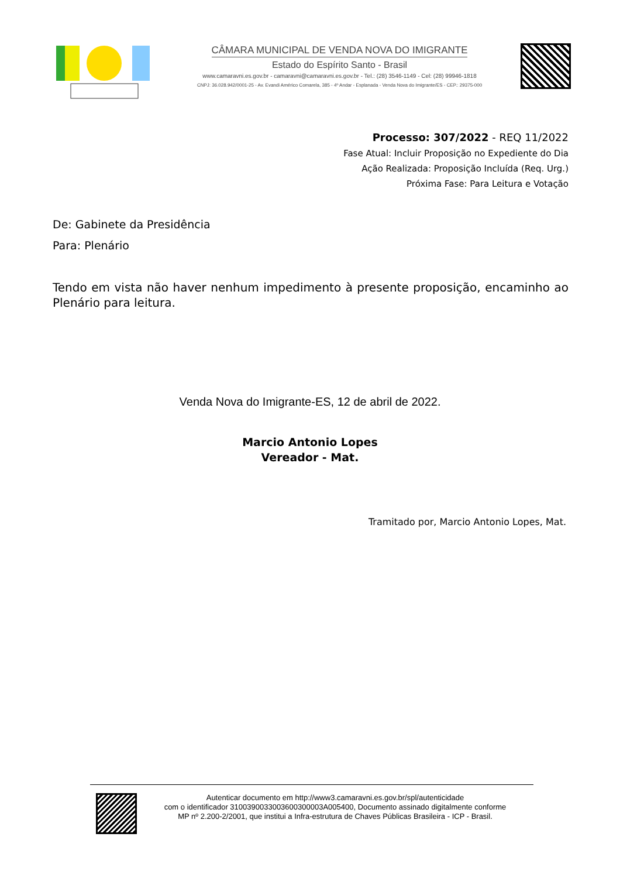CÂMARA MUNICIPAL DE VENDA NOVA DO IMIGRANTE
Estado do Espírito Santo - Brasil
www.camaravni.es.gov.br - camaravni@camaravni.es.gov.br - Tel.: (28) 3546-1149 - Cel: (28) 99946-1818
CNPJ: 36.028.942/0001-25 - Av. Evandi Américo Comarela, 385 - 4º Andar - Esplanada - Venda Nova do Imigrante/ES - CEP.: 29375-000
Processo: 307/2022 - REQ 11/2022
Fase Atual: Incluir Proposição no Expediente do Dia
Ação Realizada: Proposição Incluída (Req. Urg.)
Próxima Fase: Para Leitura e Votação
De: Gabinete da Presidência
Para: Plenário
Tendo em vista não haver nenhum impedimento à presente proposição, encaminho ao Plenário para leitura.
Venda Nova do Imigrante-ES, 12 de abril de 2022.
Marcio Antonio Lopes
Vereador - Mat.
Tramitado por, Marcio Antonio Lopes, Mat.
Autenticar documento em http://www3.camaravni.es.gov.br/spl/autenticidade
com o identificador 3100390033003600300003A005400, Documento assinado digitalmente conforme
MP nº 2.200-2/2001, que institui a Infra-estrutura de Chaves Públicas Brasileira - ICP - Brasil.